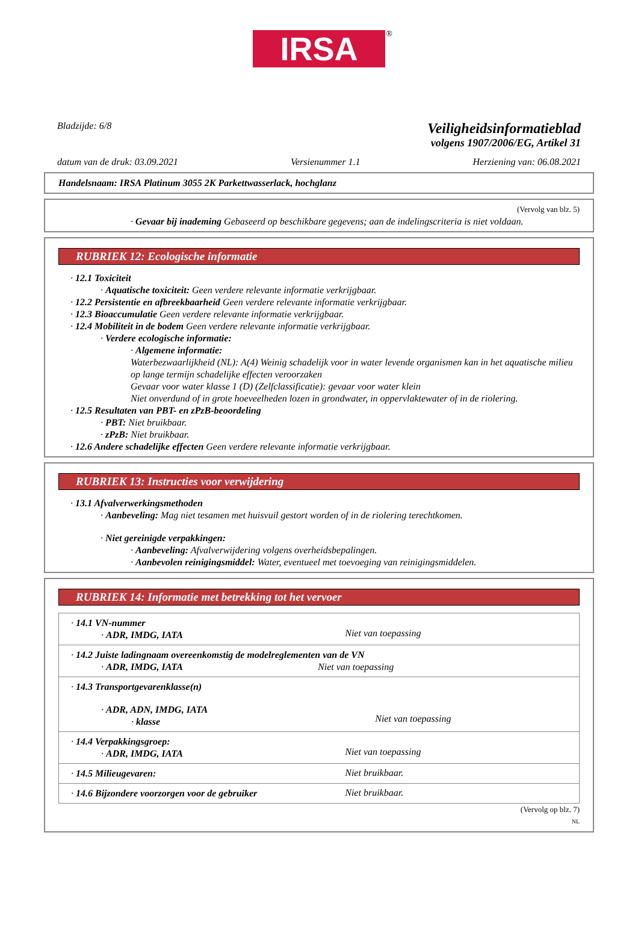IRSA
®
Bladzijde: 6/8
Veiligheidsinformatieblad
volgens 1907/2006/EG, Artikel 31
datum van de druk: 03.09.2021 Versienummer 1.1 Herziening van: 06.08.2021
Handelsnaam: IRSA Platinum 3055 2K Parkettwasserlack, hochglanz
(Vervolg van blz. 5)
· Gevaar bij inademing Gebaseerd op beschikbare gegevens; aan de indelingscriteria is niet voldaan.
RUBRIEK 12: Ecologische informatie
· 12.1 Toxiciteit
· Aquatische toxiciteit: Geen verdere relevante informatie verkrijgbaar.
· 12.2 Persistentie en afbreekbaarheid Geen verdere relevante informatie verkrijgbaar.
· 12.3 Bioaccumulatie Geen verdere relevante informatie verkrijgbaar.
· 12.4 Mobiliteit in de bodem Geen verdere relevante informatie verkrijgbaar.
· Verdere ecologische informatie:
· Algemene informatie:
Waterbezwaarlijkheid (NL): A(4) Weinig schadelijk voor in water levende organismen kan in het aquatische milieu op lange termijn schadelijke effecten veroorzaken
Gevaar voor water klasse 1 (D) (Zelfclassificatie): gevaar voor water klein
Niet onverdund of in grote hoeveelheden lozen in grondwater, in oppervlaktewater of in de riolering.
· 12.5 Resultaten van PBT- en zPzB-beoordeling
· PBT: Niet bruikbaar.
· zPzB: Niet bruikbaar.
· 12.6 Andere schadelijke effecten Geen verdere relevante informatie verkrijgbaar.
RUBRIEK 13: Instructies voor verwijdering
· 13.1 Afvalverwerkingsmethoden
· Aanbeveling: Mag niet tesamen met huisvuil gestort worden of in de riolering terechtkomen.
· Niet gereinigde verpakkingen:
· Aanbeveling: Afvalverwijdering volgens overheidsbepalingen.
· Aanbevolen reinigingsmiddel: Water, eventueel met toevoeging van reinigingsmiddelen.
RUBRIEK 14: Informatie met betrekking tot het vervoer
| · 14.1 VN-nummer · ADR, IMDG, IATA | Niet van toepassing |
| · 14.2 Juiste ladingnaam overeenkomstig de modelreglementen van de VN · ADR, IMDG, IATA Niet van toepassing | |
| · 14.3 Transportgevarenklasse(n) · ADR, ADN, IMDG, IATA · klasse | Niet van toepassing |
| · 14.4 Verpakkingsgroep: · ADR, IMDG, IATA | Niet van toepassing |
| · 14.5 Milieugevaren: | Niet bruikbaar. |
| · 14.6 Bijzondere voorzorgen voor de gebruiker | Niet bruikbaar. |
(Vervolg op blz. 7)
NL